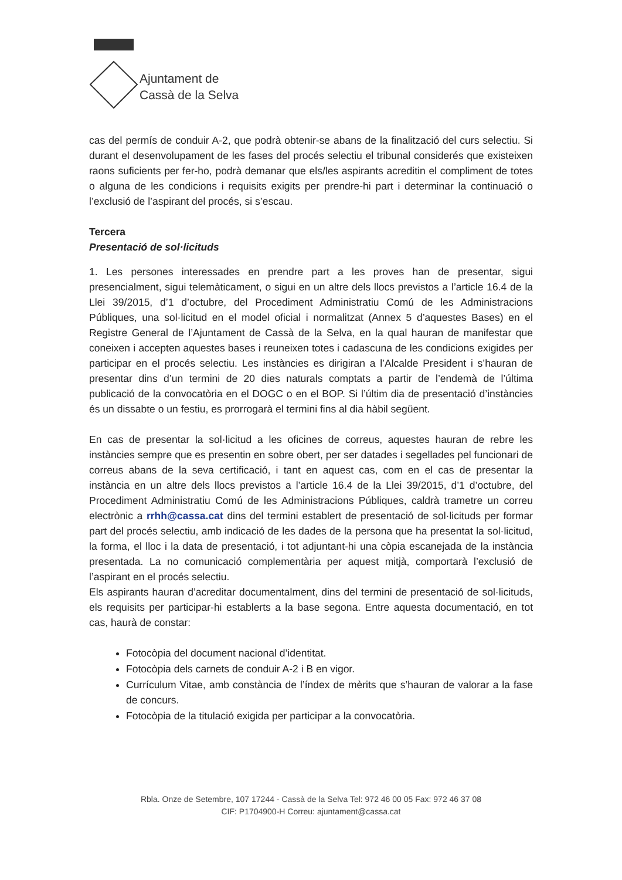Ajuntament de
Cassà de la Selva
cas del permís de conduir A-2, que podrà obtenir-se abans de la finalització del curs selectiu. Si durant el desenvolupament de les fases del procés selectiu el tribunal considerés que existeixen raons suficients per fer-ho, podrà demanar que els/les aspirants acreditin el compliment de totes o alguna de les condicions i requisits exigits per prendre-hi part i determinar la continuació o l’exclusió de l’aspirant del procés, si s’escau.
Tercera
Presentació de sol·licituds
1. Les persones interessades en prendre part a les proves han de presentar, sigui presencialment, sigui telemàticament, o sigui en un altre dels llocs previstos a l’article 16.4 de la Llei 39/2015, d’1 d’octubre, del Procediment Administratiu Comú de les Administracions Públiques, una sol·licitud en el model oficial i normalitzat (Annex 5 d’aquestes Bases) en el Registre General de l’Ajuntament de Cassà de la Selva, en la qual hauran de manifestar que coneixen i accepten aquestes bases i reuneixen totes i cadascuna de les condicions exigides per participar en el procés selectiu. Les instàncies es dirigiran a l’Alcalde President i s’hauran de presentar dins d’un termini de 20 dies naturals comptats a partir de l’endemà de l’última publicació de la convocatòria en el DOGC o en el BOP. Si l’últim dia de presentació d’instàncies és un dissabte o un festiu, es prorrogarà el termini fins al dia hàbil següent.
En cas de presentar la sol·licitud a les oficines de correus, aquestes hauran de rebre les instàncies sempre que es presentin en sobre obert, per ser datades i segellades pel funcionari de correus abans de la seva certificació, i tant en aquest cas, com en el cas de presentar la instància en un altre dels llocs previstos a l’article 16.4 de la Llei 39/2015, d’1 d’octubre, del Procediment Administratiu Comú de les Administracions Públiques, caldrà trametre un correu electrònic a rrhh@cassa.cat dins del termini establert de presentació de sol·licituds per formar part del procés selectiu, amb indicació de les dades de la persona que ha presentat la sol·licitud, la forma, el lloc i la data de presentació, i tot adjuntant-hi una còpia escanejada de la instància presentada. La no comunicació complementària per aquest mitjà, comportarà l’exclusió de l’aspirant en el procés selectiu.
Els aspirants hauran d’acreditar documentalment, dins del termini de presentació de sol·licituds, els requisits per participar-hi establerts a la base segona. Entre aquesta documentació, en tot cas, haurà de constar:
Fotocòpia del document nacional d’identitat.
Fotocòpia dels carnets de conduir A-2 i B en vigor.
Currículum Vitae, amb constància de l’índex de mèrits que s’hauran de valorar a la fase de concurs.
Fotocòpia de la titulació exigida per participar a la convocatòria.
Rbla. Onze de Setembre, 107 17244 - Cassà de la Selva Tel: 972 46 00 05 Fax: 972 46 37 08
CIF: P1704900-H Correu: ajuntament@cassa.cat